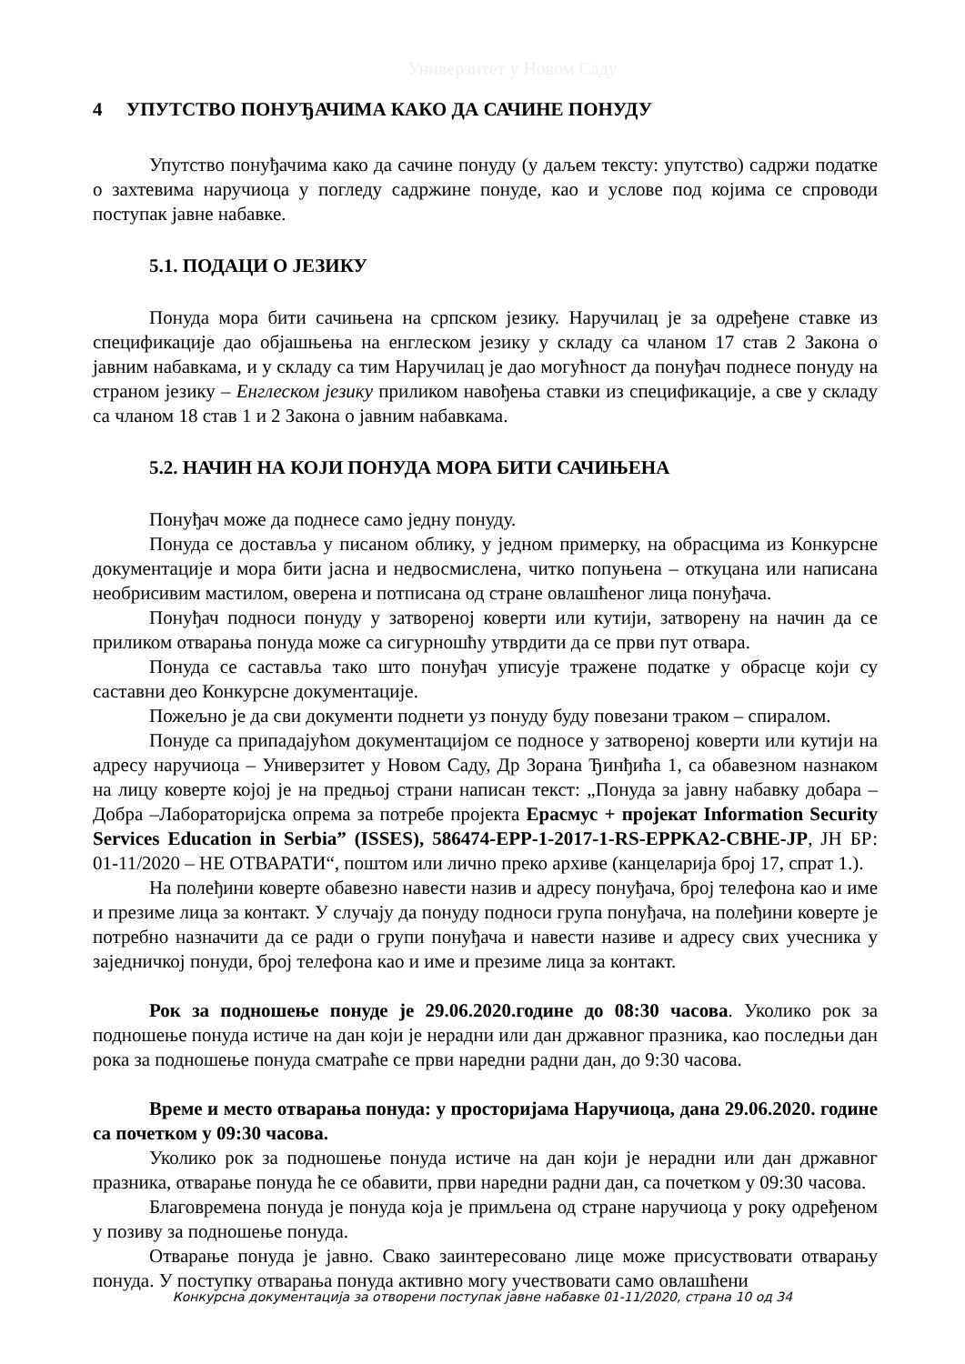Универзитет у Новом Саду
4 УПУТСТВО ПОНУЂАЧИМА КАКО ДА САЧИНЕ ПОНУДУ
Упутство понуђачима како да сачине понуду (у даљем тексту: упутство) садржи податке о захтевима наручиоца у погледу садржине понуде, као и услове под којима се спроводи поступак јавне набавке.
5.1. ПОДАЦИ О ЈЕЗИКУ
Понуда мора бити сачињена на српском језику. Наручилац је за одређене ставке из спецификације дао објашњења на енглеском језику у складу са чланом 17 став 2 Закона о јавним набавкама, и у складу са тим Наручилац је дао могућност да понуђач поднесе понуду на страном језику – Енглеском језику приликом навођења ставки из спецификације, а све у складу са чланом 18 став 1 и 2 Закона о јавним набавкама.
5.2. НАЧИН НА КОЈИ ПОНУДА МОРА БИТИ САЧИЊЕНА
Понуђач може да поднесе само једну понуду.
Понуда се доставља у писаном облику, у једном примерку, на обрасцима из Конкурсне документације и мора бити јасна и недвосмислена, читко попуњена – откуцана или написана необрисивим мастилом, оверена и потписана од стране овлашћеног лица понуђача.
Понуђач подноси понуду у затвореној коверти или кутији, затворену на начин да се приликом отварања понуда може са сигурношћу утврдити да се први пут отвара.
Понуда се саставља тако што понуђач уписује тражене податке у обрасце који су саставни део Конкурсне документације.
Пожељно је да сви документи поднети уз понуду буду повезани траком – спиралом.
Понуде са припадајућом документацијом се подносе у затвореној коверти или кутији на адресу наручиоца – Универзитет у Новом Саду, Др Зорана Ђинђића 1, са обавезном назнаком на лицу коверте којој је на предњој страни написан текст: „Понуда за јавну набавку добара – Добра –Лабораторијска опрема за потребе пројекта Ерасмус + пројекат Information Security Services Education in Serbia” (ISSES), 586474-EPP-1-2017-1-RS-EPPKA2-CBHE-JP, ЈН БР: 01-11/2020 – НЕ ОТВАРАТИ“, поштом или лично преко архиве (канцеларија број 17, спрат 1.).
На полеђини коверте обавезно навести назив и адресу понуђача, број телефона као и име и презиме лица за контакт. У случају да понуду подноси група понуђача, на полеђини коверте је потребно назначити да се ради о групи понуђача и навести називе и адресу свих учесника у заједничкој понуди, број телефона као и име и презиме лица за контакт.
Рок за подношење понуде је 29.06.2020.године до 08:30 часова. Уколико рок за подношење понуда истиче на дан који је нерадни или дан државног празника, као последњи дан рока за подношење понуда сматраће се први наредни радни дан, до 9:30 часова.
Време и место отварања понуда: у просторијама Наручиоца, дана 29.06.2020. године са почетком у 09:30 часова.
Уколико рок за подношење понуда истиче на дан који је нерадни или дан државног празника, отварање понуда ће се обавити, први наредни радни дан, са почетком у 09:30 часова.
Благовремена понуда је понуда која је примљена од стране наручиоца у року одређеном у позиву за подношење понуда.
Отварање понуда је јавно. Свако заинтересовано лице може присуствовати отварању понуда. У поступку отварања понуда активно могу учествовати само овлашћени
Конкурсна документација за отворени поступак јавне набавке 01-11/2020, страна 10 од 34